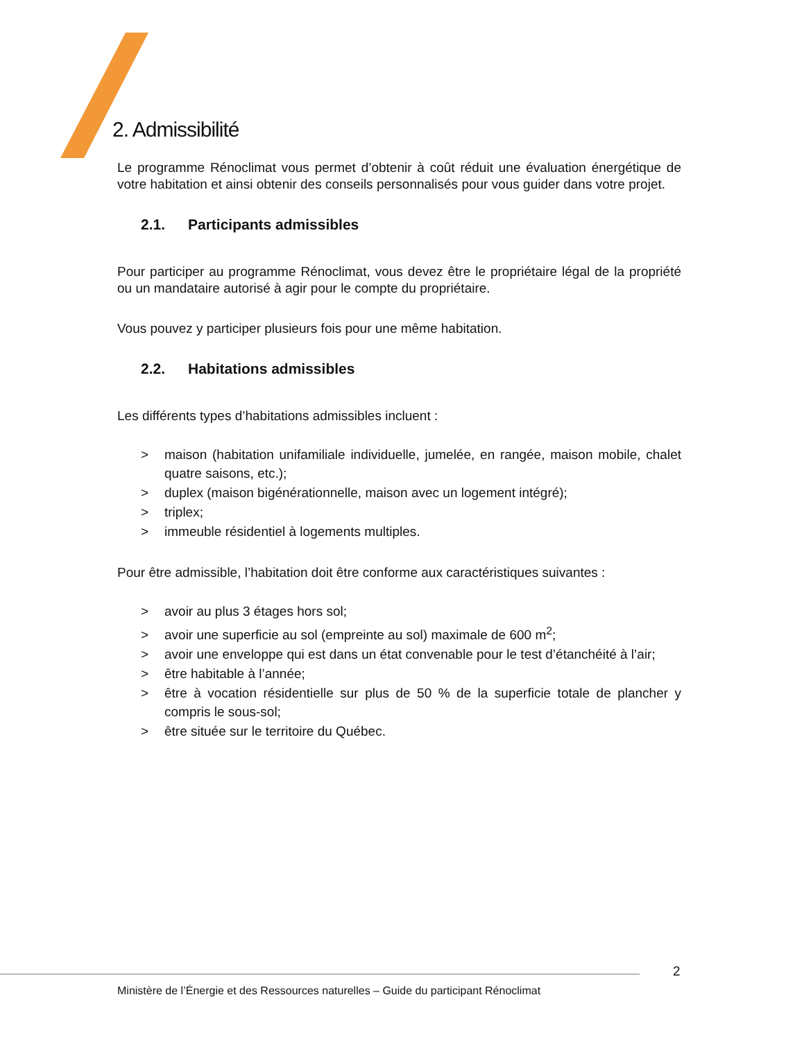2. Admissibilité
Le programme Rénoclimat vous permet d’obtenir à coût réduit une évaluation énergétique de votre habitation et ainsi obtenir des conseils personnalisés pour vous guider dans votre projet.
2.1. Participants admissibles
Pour participer au programme Rénoclimat, vous devez être le propriétaire légal de la propriété ou un mandataire autorisé à agir pour le compte du propriétaire.
Vous pouvez y participer plusieurs fois pour une même habitation.
2.2. Habitations admissibles
Les différents types d’habitations admissibles incluent :
> maison (habitation unifamiliale individuelle, jumelée, en rangée, maison mobile, chalet quatre saisons, etc.);
> duplex (maison bigénérationnelle, maison avec un logement intégré);
> triplex;
> immeuble résidentiel à logements multiples.
Pour être admissible, l’habitation doit être conforme aux caractéristiques suivantes :
> avoir au plus 3 étages hors sol;
> avoir une superficie au sol (empreinte au sol) maximale de 600 m<sup>2</sup>;
> avoir une enveloppe qui est dans un état convenable pour le test d’étanchéité à l’air;
> être habitable à l’année;
> être à vocation résidentielle sur plus de 50 % de la superficie totale de plancher y compris le sous-sol;
> être située sur le territoire du Québec.
2
Ministère de l’Énergie et des Ressources naturelles – Guide du participant Rénoclimat